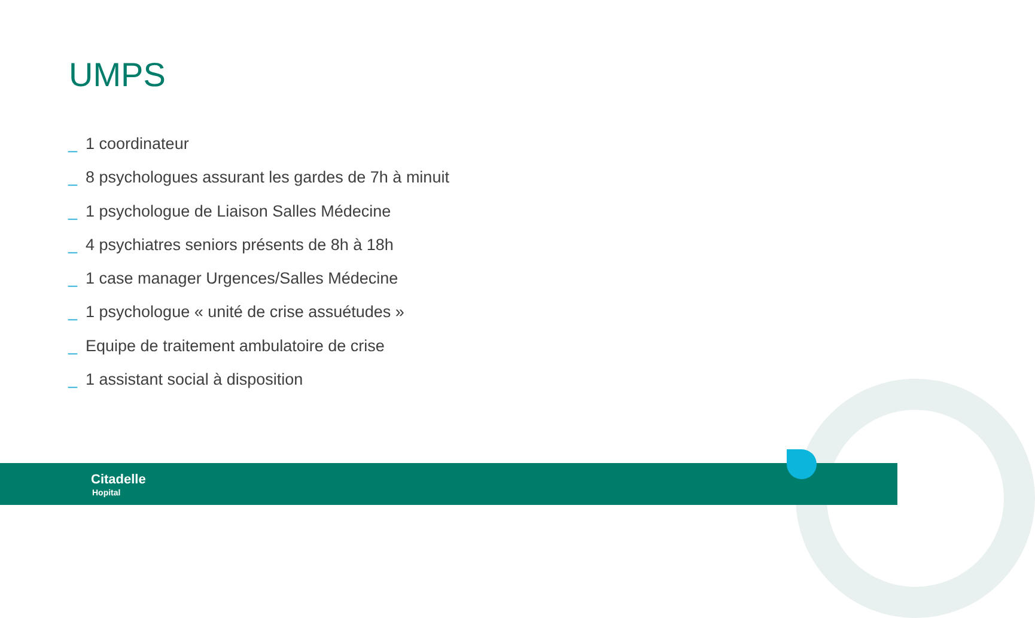UMPS
_ 1 coordinateur
_ 8 psychologues assurant les gardes de 7h à minuit
_ 1 psychologue de Liaison Salles Médecine
_ 4 psychiatres seniors présents de 8h à 18h
_ 1 case manager Urgences/Salles Médecine
_ 1 psychologue « unité de crise assuétudes »
_ Equipe de traitement ambulatoire de crise
_ 1 assistant social à disposition
Citadelle
Hopital